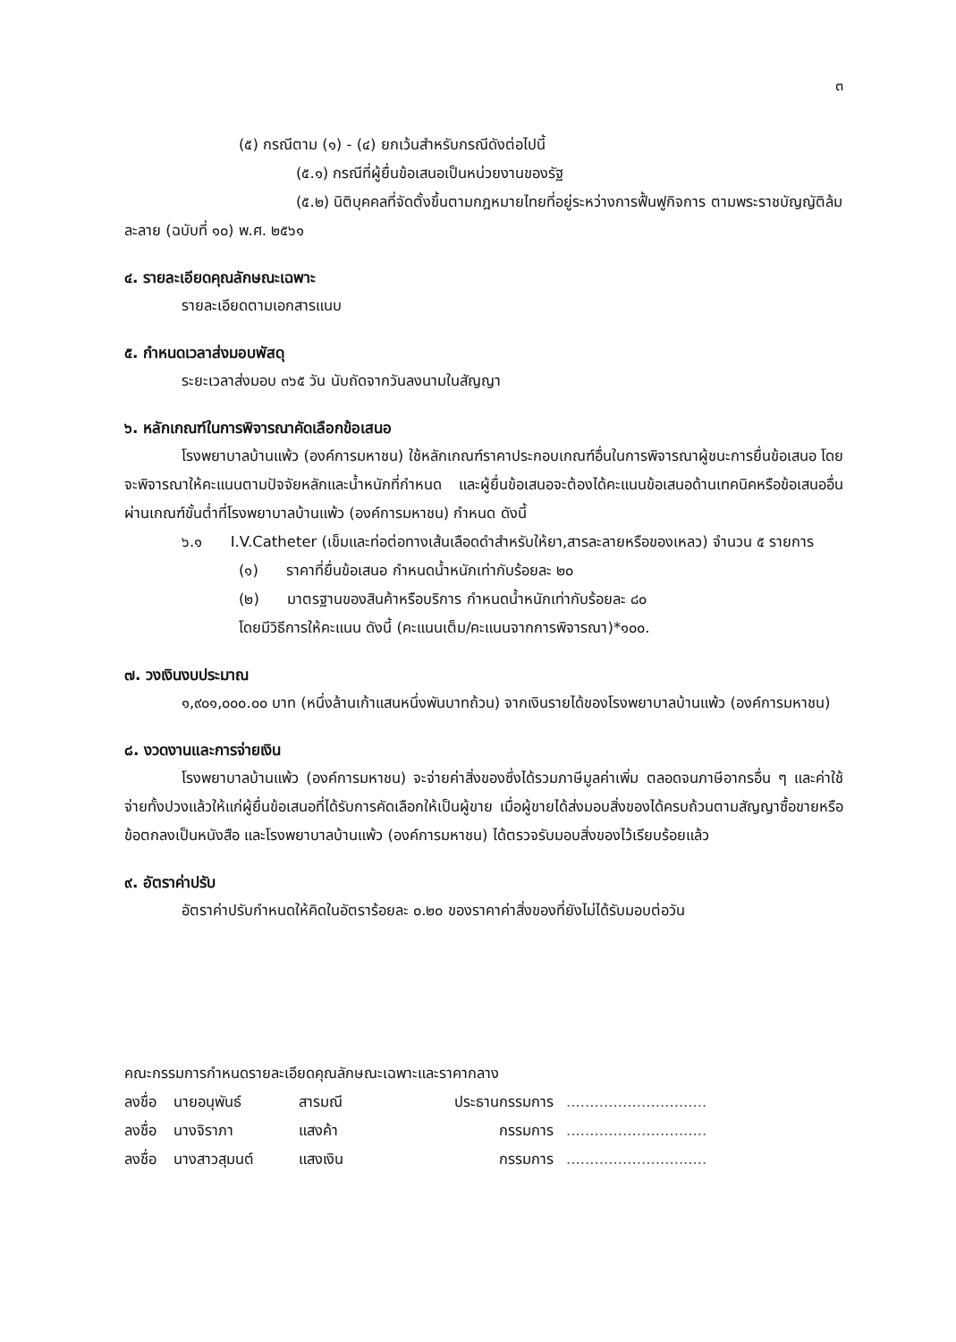๓
(๕) กรณีตาม (๑) - (๔) ยกเว้นสำหรับกรณีดังต่อไปนี้
(๕.๑) กรณีที่ผู้ยื่นข้อเสนอเป็นหน่วยงานของรัฐ
(๕.๒) นิติบุคคลที่จัดตั้งขึ้นตามกฎหมายไทยที่อยู่ระหว่างการฟื้นฟูกิจการ ตามพระราชบัญญัติล้มละลาย (ฉบับที่ ๑๐) พ.ศ. ๒๕๖๑
๔. รายละเอียดคุณลักษณะเฉพาะ
รายละเอียดตามเอกสารแนบ
๕. กำหนดเวลาส่งมอบพัสดุ
ระยะเวลาส่งมอบ ๓๖๕ วัน นับถัดจากวันลงนามในสัญญา
๖. หลักเกณฑ์ในการพิจารณาคัดเลือกข้อเสนอ
โรงพยาบาลบ้านแพ้ว (องค์การมหาชน) ใช้หลักเกณฑ์ราคาประกอบเกณฑ์อื่นในการพิจารณาผู้ชนะการยื่นข้อเสนอ โดยจะพิจารณาให้คะแนนตามปัจจัยหลักและน้ำหนักที่กำหนด และผู้ยื่นข้อเสนอจะต้องได้คะแนนข้อเสนอด้านเทคนิคหรือข้อเสนออื่นผ่านเกณฑ์ขั้นต่ำที่โรงพยาบาลบ้านแพ้ว (องค์การมหาชน) กำหนด ดังนี้
๖.๑ I.V.Catheter (เข็มและท่อต่อทางเส้นเลือดดำสำหรับให้ยา,สารละลายหรือของเหลว) จำนวน ๕ รายการ
(๑) ราคาที่ยื่นข้อเสนอ กำหนดน้ำหนักเท่ากับร้อยละ ๒๐
(๒) มาตรฐานของสินค้าหรือบริการ กำหนดน้ำหนักเท่ากับร้อยละ ๘๐
โดยมีวิธีการให้คะแนน ดังนี้ (คะแนนเต็ม/คะแนนจากการพิจารณา)*๑๐๐.
๗. วงเงินงบประมาณ
๑,๙๐๑,๐๐๐.๐๐ บาท (หนึ่งล้านเก้าแสนหนึ่งพันบาทถ้วน) จากเงินรายได้ของโรงพยาบาลบ้านแพ้ว (องค์การมหาชน)
๘. งวดงานและการจ่ายเงิน
โรงพยาบาลบ้านแพ้ว (องค์การมหาชน) จะจ่ายค่าสิ่งของซึ่งได้รวมภาษีมูลค่าเพิ่ม ตลอดจนภาษีอากรอื่น ๆ และค่าใช้จ่ายทั้งปวงแล้วให้แก่ผู้ยื่นข้อเสนอที่ได้รับการคัดเลือกให้เป็นผู้ขาย เมื่อผู้ขายได้ส่งมอบสิ่งของได้ครบถ้วนตามสัญญาซื้อขายหรือข้อตกลงเป็นหนังสือ และโรงพยาบาลบ้านแพ้ว (องค์การมหาชน) ได้ตรวจรับมอบสิ่งของไว้เรียบร้อยแล้ว
๙. อัตราค่าปรับ
อัตราค่าปรับกำหนดให้คิดในอัตราร้อยละ ๐.๒๐ ของราคาค่าสิ่งของที่ยังไม่ได้รับมอบต่อวัน
คณะกรรมการกำหนดรายละเอียดคุณลักษณะเฉพาะและราคากลาง
ลงชื่อ นายอนุพันธ์ สารมณี ประธานกรรมการ ..............................
ลงชื่อ นางจิราภา แสงค้า กรรมการ ..............................
ลงชื่อ นางสาวสุมนต์ แสงเงิน กรรมการ ..............................